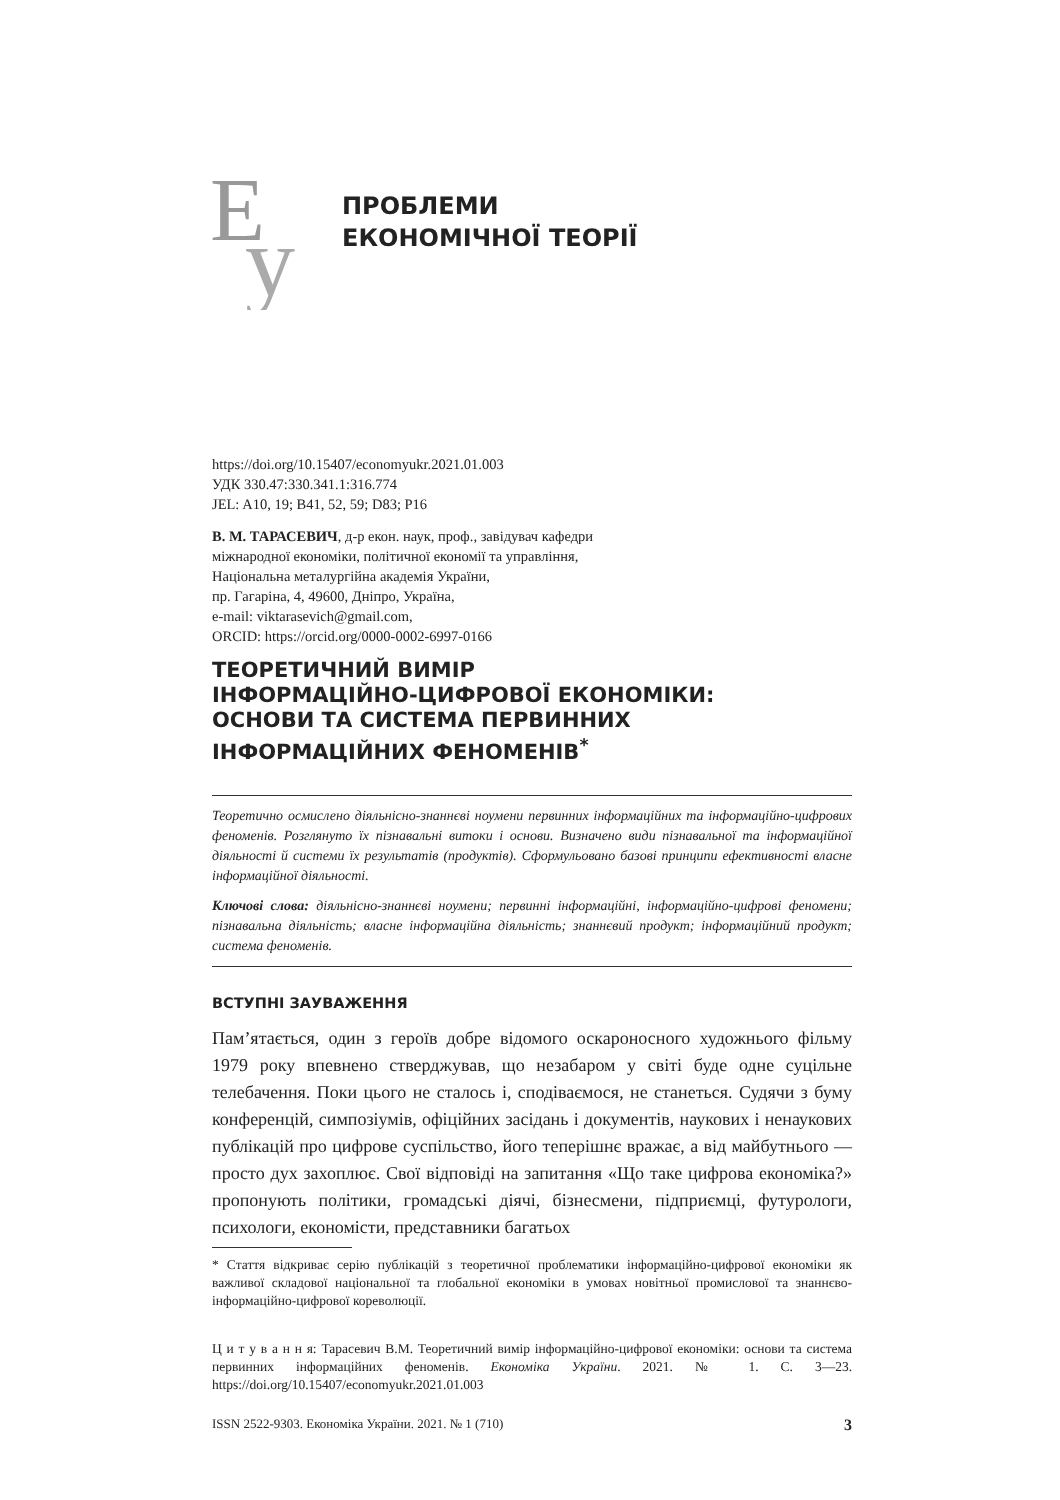Е
у
ПРОБЛЕМИ
ЕКОНОМІЧНОЇ ТЕОРІЇ
https://doi.org/10.15407/economyukr.2021.01.003
УДК 330.47:330.341.1:316.774
JEL: A10, 19; B41, 52, 59; D83; P16
В. М. ТАРАСЕВИЧ, д-р екон. наук, проф., завідувач кафедри
міжнародної економіки, політичної економії та управління,
Національна металургійна академія України,
пр. Гагаріна, 4, 49600, Дніпро, Україна,
e-mail: viktarasevich@gmail.com,
ORCID: https://orcid.org/0000-0002-6997-0166
ТЕОРЕТИЧНИЙ ВИМІР
ІНФОРМАЦІЙНО-ЦИФРОВОЇ ЕКОНОМІКИ:
ОСНОВИ ТА СИСТЕМА ПЕРВИННИХ
ІНФОРМАЦІЙНИХ ФЕНОМЕНІВ<sup>*</sup>
Теоретично осмислено діяльнісно-знаннєві ноумени первинних інформаційних та інформаційно-цифрових феноменів. Розглянуто їх пізнавальні витоки і основи. Визначено види пізнавальної та інформаційної діяльності й системи їх результатів (продуктів). Сформульовано базові принципи ефективності власне інформаційної діяльності.
Ключові слова: діяльнісно-знаннєві ноумени; первинні інформаційні, інформаційно-цифрові феномени; пізнавальна діяльність; власне інформаційна діяльність; знаннєвий продукт; інформаційний продукт; система феноменів.
ВСТУПНІ ЗАУВАЖЕННЯ
Пам’ятається, один з героїв добре відомого оскароносного художнього фільму 1979 року впевнено стверджував, що незабаром у світі буде одне суцільне телебачення. Поки цього не сталось і, сподіваємося, не станеться. Судячи з буму конференцій, симпозіумів, офіційних засідань і документів, наукових і ненаукових публікацій про цифрове суспільство, його теперішнє вражає, а від майбутнього — просто дух захоплює. Свої відповіді на запитання «Що таке цифрова економіка?» пропонують політики, громадські діячі, бізнесмени, підприємці, футурологи, психологи, економісти, представники багатьох
* Стаття відкриває серію публікацій з теоретичної проблематики інформаційно-цифрової економіки як важливої складової національної та глобальної економіки в умовах новітньої промислової та знаннєво-інформаційно-цифрової кореволюції.
Ц и т у в а н н я: Тарасевич В.М. Теоретичний вимір інформаційно-цифрової економіки: основи та система первинних інформаційних феноменів. Економіка України. 2021. № 1. С. 3—23. https://doi.org/10.15407/economyukr.2021.01.003
ISSN 2522-9303. Економіка України. 2021. № 1 (710) 3